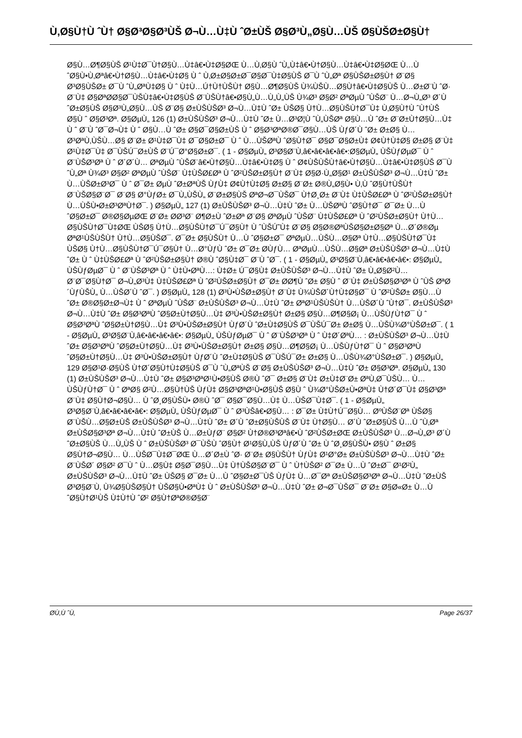Ù‚Ø§Ù†Ù ˆÙ† Ø§Ø³Ø§Ø³ÙŠ Ø¬Ù…Ù‡Ù ˆØ±ÙŠ Ø§Ø³Ù„Ø§Ù…ÙŠ Ø§ÙŠØ±Ø§Ù†
Ø§Ù…Ø¶Ø§ÙŠ Ø¹Ù‡Ø¯Ù†Ø§Ù…Ù‡â€•Ù‡Ø§ØŒ Ù…Ù‚Ø§Ù ˆÙ„Ù‡â€•Ù†Ø§Ù…Ù‡â€•Ù‡Ø§ØŒ Ù…Ù ˆØ§Ù•Ù‚Øªâ€•Ù†Ø§Ù…Ù‡â€•Ù‡Ø§ Ù ˆ Ù‚Ø±Ø§Ø±Ø¯Ø§Ø¯Ù‡Ø§ÙŠ Ø¯Ù ˆÙ„Øª Ø§ÙŠØ±Ø§Ù† Ø¨Ø§ Ø³Ø§ÙŠØ± Ø¯Ù ˆÙ„ØªÙ‡Ø§ Ù ˆ Ù‡Ù…Ú†Ù†ÙŠÙ† Ø§Ù…Ø¶Ø§ÙŠ Ù¾ÙŠÙ…Ø§Ù†â€•Ù‡Ø§ÙŠ Ù…Ø±Ø¨Ù ˆØ· Ø¨Ù‡ Ø§ØªØ­Ø§Ø¯ÙŠÙ‡â€•Ù‡Ø§ÙŠ Ø¨ÙŠÙ†â€•Ø§Ù„Ù…Ù„Ù„ÙŠ Ù¾Ø³ Ø§Ø² ØªØµÙ ˆÙŠØ¨ Ù…Ø¬Ù„Ø³ Ø´Ù ˆØ±Ø§ÙŠ Ø§Ø³Ù„Ø§Ù…ÙŠ Ø¨Ø§ Ø±ÙŠÙŠØ³ Ø¬Ù…Ù‡Ù ˆØ± ÙŠØ§ Ù†Ù…Ø§ÙŠÙ†Ø¯Ù‡ Ù‚Ø§Ù†Ù ˆÙ†ÙŠ Ø§Ù ˆ Ø§Ø³Øª. Ø§ØµÙ„ 126 (1) Ø±ÙŠÙŠØ³ Ø¬Ù…Ù‡Ù ˆØ± Ù…Ø³Ø¦Ù ˆÙ„ÙŠØª Ø§Ù…Ù ˆØ± Ø¨Ø±Ù†Ø§Ù…Ù‡ Ù ˆ Ø¨Ù ˆØ¯Ø¬Ù‡ Ù ˆ Ø§Ù…Ù ˆØ± Ø§Ø¯Ø§Ø±ÙŠ Ù ˆ Ø§Ø³ØªØ®Ø¯Ø§Ù…ÙŠ ÙƒØ´Ù ˆØ± Ø±Ø§ Ù…Ø³ØªÙ‚ÙŠÙ…Ø§ Ø¨Ø± Ø¹Ù‡Ø¯Ù‡ Ø¯Ø§Ø±Ø¯ Ù ˆ Ù…ÙŠØªÙ ˆØ§Ù†Ø¯ Ø§Ø¯Ø§Ø±Ù‡ Ø¢Ù†Ù‡Ø§ Ø±Ø§ Ø¨Ù‡ Ø¹Ù‡Ø¯Ù‡ Ø¯ÙŠÚ¯Ø±ÙŠ Ø¨Ú¯Ø°Ø§Ø±Ø¯. ( 1 - Ø§ØµÙ„ Ø³Ø§Ø¨Ù‚â€•â€•â€•â€•:Ø§ØµÙ„ ÙŠÙƒØµØ¯ Ù ˆ Ø¨ÙŠØ³Øª Ù ˆ Ø´Ø´Ù… ØªØµÙ ˆÙŠØ¨â€•Ù†Ø§Ù…Ù‡â€•Ù‡Ø§ Ù ˆ Ø¢ÙŠÙŠÙ†â€•Ù†Ø§Ù…Ù‡â€•Ù‡Ø§ÙŠ Ø¯Ù ˆÙ„Øª Ù¾Ø³ Ø§Ø² ØªØµÙ ˆÙŠØ¨ Ù‡ÙŠØ£Øª Ù ˆØ²ÙŠØ±Ø§Ù† Ø¨Ù‡ Ø§Ø·Ù„Ø§Ø¹ Ø±ÙŠÙŠØ³ Ø¬Ù…Ù‡Ù ˆØ± Ù…ÙŠØ±Ø³Ø¯ Ù ˆ Ø¯Ø± ØµÙ ˆØ±ØªÙŠ ÙƒÙ‡ Ø¢Ù†Ù‡Ø§ Ø±Ø§ Ø¨Ø± Ø®Ù„Ø§Ù• Ù‚Ù ˆØ§Ù†ÙŠÙ† Ø¨ÙŠØ§Ø¨Ø¯ Ø¨Ø§ Ø°ÙƒØ± Ø¯Ù„ÙŠÙ„ Ø¨Ø±Ø§ÙŠ ØªØ¬Ø¯ÙŠØ¯ Ù†Ø¸Ø± Ø¨Ù‡ Ù‡ÙŠØ£Øª Ù ˆØ²ÙŠØ±Ø§Ù† Ù…ÙŠÙ•Ø±Ø³ØªÙ†Ø¯. ) Ø§ØµÙ„ 127 (1) Ø±ÙŠÙŠØ³ Ø¬Ù…Ù‡Ù ˆØ± Ù…ÙŠØªÙ ˆØ§Ù†Ø¯ Ø¯Ø± Ù…Ù ˆØ§Ø±Ø¯ Ø®Ø§ØµØŒ Ø¨Ø± Ø­Ø³Ø¨ Ø¶Ø±Ù ˆØ±Øª Ø¨Ø§ ØªØµÙ ˆÙŠØ¨ Ù‡ÙŠØ£Øª Ù ˆØ²ÙŠØ±Ø§Ù† Ù†Ù…Ø§ÙŠÙ†Ø¯Ù‡ØŒ ÙŠØ§ Ù†Ù…Ø§ÙŠÙ†Ø¯Ú¯Ø§Ù† Ù ˆÙŠÚ˜Ù‡ Ø¨Ø§ Ø§Ø®ØªÙŠØ§Ø±Ø§Øª Ù…Ø´Ø®Øµ ØªØ¹ÙŠÙŠÙ† Ù†Ù…Ø§ÙŠØ¯. Ø¯Ø± Ø§ÙŠÙ† Ù…Ù ˆØ§Ø±Ø¯ ØªØµÙ…ÙŠÙ…Ø§Øª Ù†Ù…Ø§ÙŠÙ†Ø¯Ù‡ ÙŠØ§ Ù†Ù…Ø§ÙŠÙ†Ø¯Ú¯Ø§Ù† Ù…Ø°ÙƒÙ ˆØ± Ø¯Ø± Ø­ÙƒÙ… ØªØµÙ…ÙŠÙ…Ø§Øª Ø±ÙŠÙŠØ³ Ø¬Ù…Ù‡Ù ˆØ± Ù ˆ Ù‡ÙŠØ£Øª Ù ˆØ²ÙŠØ±Ø§Ù† Ø®Ù ˆØ§Ù‡Ø¯ Ø¨Ù ˆØ¯. ( 1 - Ø§ØµÙ„ Ø³Ø§Ø¨Ù‚â€•â€•â€•â€•: Ø§ØµÙ„ ÙŠÙƒØµØ¯ Ù ˆ Ø¨ÙŠØ³Øª Ù ˆ Ù‡Ù•ØªÙ…: Ù‡Ø± Ú¯Ø§Ù‡ Ø±ÙŠÙŠØ³ Ø¬Ù…Ù‡Ù ˆØ± Ù„Ø§Ø²Ù… Ø¨Ø¯Ø§Ù†Ø¯ Ø¬Ù„Ø³Ù‡ Ù‡ÙŠØ£Øª Ù ˆØ²ÙŠØ±Ø§Ù† Ø¯Ø± Ø­Ø¶Ù ˆØ± Ø§Ù ˆ Ø¨Ù‡ Ø±ÙŠØ§Ø³Øª Ù ˆÙŠ ØªØ´ÙƒÙŠÙ„ Ù…ÙŠØ´Ù ˆØ¯. ) Ø§ØµÙ„ 128 (1) Ø³Ù•ÙŠØ±Ø§Ù† Ø¨Ù‡ Ù¾ÙŠØ´Ù†Ù‡Ø§Ø¯ Ù ˆØ²ÙŠØ± Ø§Ù…Ù ˆØ± Ø®Ø§Ø±Ø¬Ù‡ Ù ˆ ØªØµÙ ˆÙŠØ¨ Ø±ÙŠÙŠØ³ Ø¬Ù…Ù‡Ù ˆØ± ØªØ¹ÙŠÙŠÙ† Ù…ÙŠØ´Ù ˆÙ†Ø¯. Ø±ÙŠÙŠØ³ Ø¬Ù…Ù‡Ù ˆØ± Ø§Ø³ØªÙ ˆØ§Ø±Ù†Ø§Ù…Ù‡ Ø³Ù•ÙŠØ±Ø§Ù† Ø±Ø§ Ø§Ù…Ø¶Ø§Ø¡ Ù…ÙŠÙƒÙ†Ø¯ Ù ˆ Ø§Ø³ØªÙ ˆØ§Ø±Ù†Ø§Ù…Ù‡ Ø³Ù•ÙŠØ±Ø§Ù† ÙƒØ´Ù ˆØ±Ù‡Ø§ÙŠ Ø¯ÙŠÚ¯Ø± Ø±Ø§ Ù…ÙŠÙ¾Ø°ÙŠØ±Ø¯. ( 1 - Ø§ØµÙ„ Ø³Ø§Ø¨Ù‚â€•â€•â€•â€•: Ø§ØµÙ„ ÙŠÙƒØµØ¯ Ù ˆ Ø¨ÙŠØ³Øª Ù ˆ Ù‡Ø´ØªÙ… : Ø±ÙŠÙŠØ³ Ø¬Ù…Ù‡Ù ˆØ± Ø§Ø³ØªÙ ˆØ§Ø±Ù†Ø§Ù…Ù‡ Ø³Ù•ÙŠØ±Ø§Ù† Ø±Ø§ Ø§Ù…Ø¶Ø§Ø¡ Ù…ÙŠÙƒÙ†Ø¯ Ù ˆ Ø§Ø³ØªÙ ˆØ§Ø±Ù†Ø§Ù…Ù‡ Ø³Ù•ÙŠØ±Ø§Ù† ÙƒØ´Ù ˆØ±Ù‡Ø§ÙŠ Ø¯ÙŠÚ¯Ø± Ø±Ø§ Ù…ÙŠÙ¾Ø°ÙŠØ±Ø¯. ) Ø§ØµÙ„ 129 Ø§Ø¹Ø·Ø§ÙŠ Ù†Ø´Ø§Ù†Ù‡Ø§ÙŠ Ø¯Ù ˆÙ„ØªÙŠ Ø¨Ø§ Ø±ÙŠÙŠØ³ Ø¬Ù…Ù‡Ù ˆØ± Ø§Ø³Øª. Ø§ØµÙ„ 130 (1) Ø±ÙŠÙŠØ³ Ø¬Ù…Ù‡Ù ˆØ± Ø§Ø³ØªØ¹Ù•Ø§ÙŠ Ø®Ù ˆØ¯ Ø±Ø§ Ø¨Ù‡ Ø±Ù‡Ø¨Ø± ØªÙ‚Ø¯ÙŠÙ… Ù…ÙŠÙƒÙ†Ø¯ Ù ˆ ØªØ§ Ø²Ù…Ø§Ù†ÙŠ ÙƒÙ‡ Ø§Ø³ØªØ¹Ù•Ø§ÙŠ Ø§Ù ˆ Ù¾Ø°ÙŠØ±Ù•ØªÙ‡ Ù†Ø´Ø¯Ù‡ Ø§Ø³Øª Ø¨Ù‡ Ø§Ù†Ø¬Ø§Ù… Ù ˆØ¸Ø§ÙŠÙ• Ø®Ù ˆØ¯ Ø§Ø¯Ø§Ù…Ù‡ Ù…ÙŠØ¯Ù‡Ø¯. ( 1 - Ø§ØµÙ„ Ø³Ø§Ø¨Ù‚â€•â€•â€•â€•: Ø§ØµÙ„ ÙŠÙƒØµØ¯ Ù ˆ Ø³ÙŠâ€•Ø§Ù… : Ø¯Ø± Ù‡Ù†Ú¯Ø§Ù… ØºÙŠØ¨Øª ÙŠØ§ Ø¨ÙŠÙ…Ø§Ø±ÙŠ Ø±ÙŠÙŠØ³ Ø¬Ù…Ù‡Ù ˆØ± Ø´Ù ˆØ±Ø§ÙŠÙŠ Ø¨Ù‡ Ù†Ø§Ù… Ø´Ù ˆØ±Ø§ÙŠ Ù…Ù ˆÙ‚Øª Ø±ÙŠØ§Ø³Øª Ø¬Ù…Ù‡Ù ˆØ±ÙŠ Ù…Ø±ÙƒØ¨ Ø§Ø² Ù†Ø®Ø³Øªâ€•Ù ˆØ²ÙŠØ±ØŒ Ø±ÙŠÙŠØ³ Ù…Ø¬Ù„Ø³ Ø´Ù ˆØ±Ø§ÙŠ Ù…Ù„ÙŠ Ù ˆ Ø±ÙŠÙŠØ³ Ø¯ÙŠÙ ˆØ§Ù† Ø¹Ø§Ù„ÙŠ ÙƒØ´Ù ˆØ± Ù ˆØ¸Ø§ÙŠÙ• Ø§Ù ˆ Ø±Ø§ Ø§Ù†Ø¬Ø§Ù… Ù…ÙŠØ¯Ù‡Ø¯ØŒ Ù…Ø´Ø±Ù ˆØ· Ø¨Ø± Ø§ÙŠÙ† ÙƒÙ‡ Ø¹Ø°Ø± Ø±ÙŠÙŠØ³ Ø¬Ù…Ù‡Ù ˆØ± Ø¨ÙŠØ´ Ø§Ø² Ø¯Ù ˆ Ù…Ø§Ù‡ Ø§Ø¯Ø§Ù…Ù‡ Ù†ÙŠØ§Ø¨Ø¯ Ù ˆ Ù†ÙŠØ² Ø¯Ø± Ù…Ù ˆØ±Ø¯ Ø¹Ø²Ù„ Ø±ÙŠÙŠØ³ Ø¬Ù…Ù‡Ù ˆØ± ÙŠØ§ Ø¯Ø± Ù…Ù ˆØ§Ø±Ø¯ÙŠ ÙƒÙ‡ Ù…Ø¯Øª Ø±ÙŠØ§Ø³Øª Ø¬Ù…Ù‡Ù ˆØ±ÙŠ Ø³Ø§Ø¨Ù‚ Ù¾Ø§ÙŠØ§Ù† ÙŠØ§Ù•ØªÙ‡ Ù ˆ Ø±ÙŠÙŠØ³ Ø¬Ù…Ù‡Ù ˆØ± Ø¬Ø¯ÙŠØ¯ Ø¨Ø± Ø§Ø«Ø± Ù…Ù ˆØ§Ù†Ø¹ÙŠ Ù‡Ù†Ù ˆØ² Ø§Ù†ØªØ®Ø§Ø¨
Ø­Ù‚Ù ˆÙ‚ Page 26/37